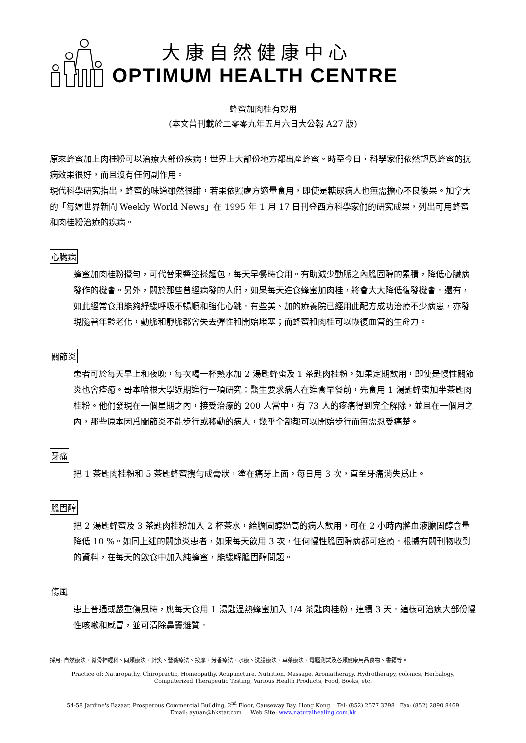大康自然健康中心
OPTIMUM HEALTH CENTRE
蜂蜜加肉桂有妙用
(本文曾刊載於二零零九年五月六日大公報 A27 版)
原來蜂蜜加上肉桂粉可以治療大部份疾病！世界上大部份地方都出產蜂蜜。時至今日，科學家們依然認爲蜂蜜的抗病效果很好，而且沒有任何副作用。
現代科學研究指出，蜂蜜的味道雖然很甜，若果依照處方適量食用，即使是糖尿病人也無需擔心不良後果。加拿大的「每週世界新聞 Weekly World News」在 1995 年 1 月 17 日刊登西方科學家們的研究成果，列出可用蜂蜜和肉桂粉治療的疾病。
心臟病
蜂蜜加肉桂粉攪勻，可代替果醬塗搽麵包，每天早餐時食用。有助減少動脈之內膽固醇的累積，降低心臟病發作的機會。另外，關於那些曾經病發的人們，如果每天進食蜂蜜加肉桂，將會大大降低復發機會。還有，如此經常食用能夠紓緩呼吸不暢順和強化心跳。有些美、加的療養院已經用此配方成功治療不少病患，亦發現隨著年齡老化，動脈和靜脈都會失去彈性和開始堵塞；而蜂蜜和肉桂可以恢復血管的生命力。
關節炎
患者可於每天早上和夜晚，每次喝一杯熱水加 2 湯匙蜂蜜及 1 茶匙肉桂粉。如果定期飲用，即使是慢性關節炎也會痊癒。哥本哈根大學近期進行一項研究：醫生要求病人在進食早餐前，先食用 1 湯匙蜂蜜加半茶匙肉桂粉。他們發現在一個星期之內，接受治療的 200 人當中，有 73 人的疼痛得到完全解除，並且在一個月之內，那些原本因爲關節炎不能步行或移動的病人，幾乎全部都可以開始步行而無需忍受痛楚。
牙痛
把 1 茶匙肉桂粉和 5 茶匙蜂蜜攪勻成膏狀，塗在痛牙上面。每日用 3 次，直至牙痛消失爲止。
膽固醇
把 2 湯匙蜂蜜及 3 茶匙肉桂粉加入 2 杯茶水，給膽固醇過高的病人飲用，可在 2 小時內將血液膽固醇含量降低 10 %。如同上述的關節炎患者，如果每天飲用 3 次，任何慢性膽固醇病都可痊癒。根據有關刊物收到的資料，在每天的飲食中加入純蜂蜜，能緩解膽固醇問題。
傷風
患上普通或嚴重傷風時，應每天食用 1 湯匙溫熱蜂蜜加入 1/4 茶匙肉桂粉，連續 3 天。這樣可治癒大部份慢性咳嗽和感冒，並可清除鼻竇雜質。
採用: 自然療法、脊骨神經科、同類療法、針炙、營養療法、按摩、芳香療法、水療、洗腸療法、草藥療法、電腦測試及各類健康用品食物、書籍等。
Practice of: Naturopathy, Chiropractic, Homeopathy, Acupuncture, Nutrition, Massage, Aromatherapy, Hydrotherapy, colonics, Herbalogy,
Computerized Therapeutic Testing, Various Health Products, Food, Books, etc.
54-58 Jardine's Bazaar, Prosperous Commercial Building, 2<sup>nd</sup> Floor, Causeway Bay, Hong Kong. Tel: (852) 2577 3798 Fax: (852) 2890 8469
Email: ayuan@hkstar.com Web Site: www.naturalhealing.com.hk